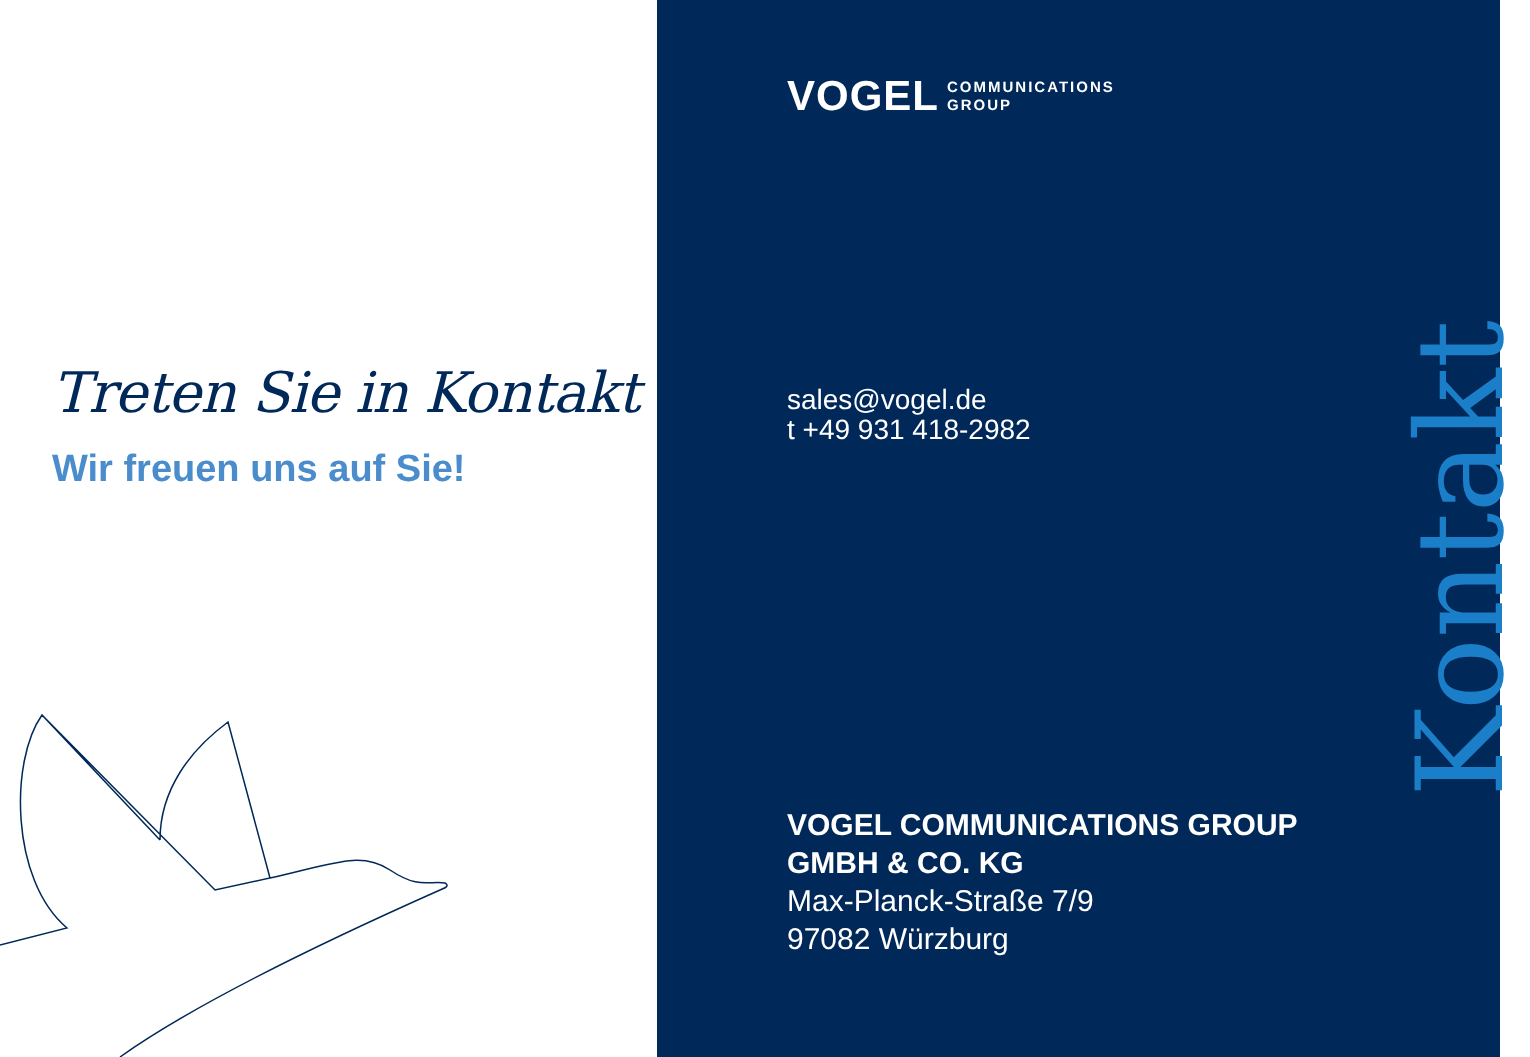Treten Sie in Kontakt
Wir freuen uns auf Sie!
VOGEL COMMUNICATIONS
GROUP
sales@vogel.de
t +49 931 418-2982
VOGEL COMMUNICATIONS GROUP
GMBH & CO. KG
Max-Planck-Straße 7/9
97082 Würzburg
Kontakt